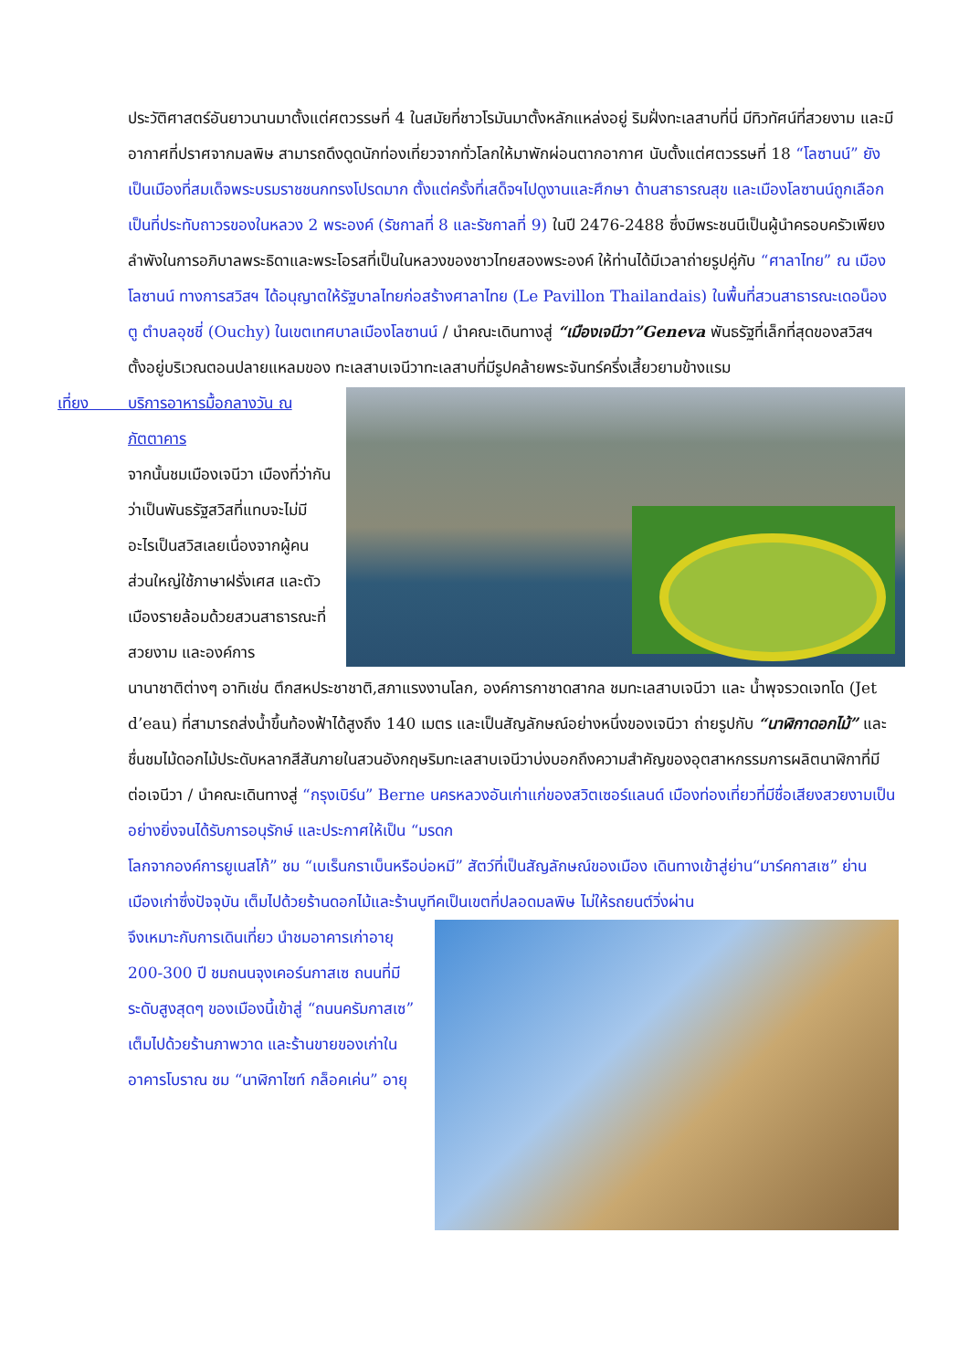ประวัติศาสตร์อันยาวนานมาตั้งแต่ศตวรรษที่ 4 ในสมัยที่ชาวโรมันมาตั้งหลักแหล่งอยู่ ริมฝั่งทะเลสาบที่นี่ มีทิวทัศน์ที่สวยงาม และมีอากาศที่ปราศจากมลพิษ สามารถดึงดูดนักท่องเที่ยวจากทั่วโลกให้มาพักผ่อนตากอากาศ นับตั้งแต่ศตวรรษที่ 18 “โลซานน์” ยังเป็นเมืองที่สมเด็จพระบรมราชชนกทรงโปรดมาก ตั้งแต่ครั้งที่เสด็จฯไปดูงานและศึกษา ด้านสาธารณสุข และเมืองโลซานน์ถูกเลือก เป็นที่ประทับถาวรของในหลวง 2 พระองค์ (รัชกาลที่ 8 และรัชกาลที่ 9) ในปี 2476-2488 ซึ่งมีพระชนนีเป็นผู้นำครอบครัวเพียงลำพังในการอภิบาลพระธิดาและพระโอรสที่เป็นในหลวงของชาวไทยสองพระองค์ ให้ท่านได้มีเวลาถ่ายรูปคู่กับ “ศาลาไทย” ณ เมืองโลซานน์ ทางการสวิสฯ ได้อนุญาตให้รัฐบาลไทยก่อสร้างศาลาไทย (Le Pavillon Thailandais) ในพื้นที่สวนสาธารณะเดอน็องตู ตำบลอุชชี่ (Ouchy) ในเขตเทศบาลเมืองโลซานน์ / นำคณะเดินทางสู่ “เมืองเจนีวา”Geneva พันธรัฐที่เล็กที่สุดของสวิสฯ ตั้งอยู่บริเวณตอนปลายแหลมของ ทะเลสาบเจนีวาทะเลสาบที่มีรูปคล้ายพระจันทร์ครึ่งเสี้ยวยามข้างแรม
เที่ยง บริการอาหารมื้อกลางวัน ณ
ภัตตาคาร
จากนั้นชมเมืองเจนีวา เมืองที่ว่ากันว่าเป็นพันธรัฐสวิสที่แทบจะไม่มีอะไรเป็นสวิสเลยเนื่องจากผู้คนส่วนใหญ่ใช้ภาษาฝรั่งเศส และตัวเมืองรายล้อมด้วยสวนสาธารณะที่สวยงาม และองค์การ
นานาชาติต่างๆ อาทิเช่น ตึกสหประชาชาติ,สภาแรงงานโลก, องค์การกาชาดสากล ชมทะเลสาบเจนีวา และ น้ำพุจรวดเจทโด (Jet d’eau) ที่สามารถส่งน้ำขึ้นท้องฟ้าได้สูงถึง 140 เมตร และเป็นสัญลักษณ์อย่างหนึ่งของเจนีวา ถ่ายรูปกับ “นาฬิกาดอกไม้” และชื่นชมไม้ดอกไม้ประดับหลากสีสันภายในสวนอังกฤษริมทะเลสาบเจนีวาบ่งบอกถึงความสำคัญของอุตสาหกรรมการผลิตนาฬิกาที่มีต่อเจนีวา / นำคณะเดินทางสู่ “กรุงเบิร์น” Berne นครหลวงอันเก่าแก่ของสวิตเซอร์แลนด์ เมืองท่องเที่ยวที่มีชื่อเสียงสวยงามเป็นอย่างยิ่งจนได้รับการอนุรักษ์ และประกาศให้เป็น “มรดก
โลกจากองค์การยูเนสโก้” ชม “เบเร็นกราเบ็นหรือบ่อหมี” สัตว์ที่เป็นสัญลักษณ์ของเมือง เดินทางเข้าสู่ย่าน“มาร์คกาสเซ” ย่านเมืองเก่าซึ่งปัจจุบัน เต็มไปด้วยร้านดอกไม้และร้านบูทีคเป็นเขตที่ปลอดมลพิษ ไม่ให้รถยนต์วิ่งผ่าน
จึงเหมาะกับการเดินเที่ยว นำชมอาคารเก่าอายุ 200-300 ปี ชมถนนจุงเคอร์นกาสเซ ถนนที่มีระดับสูงสุดๆ ของเมืองนี้เข้าสู่ “ถนนครัมกาสเซ” เต็มไปด้วยร้านภาพวาด และร้านขายของเก่าในอาคารโบราณ ชม “นาฬิกาไซท์ กล็อคเค่น” อายุ